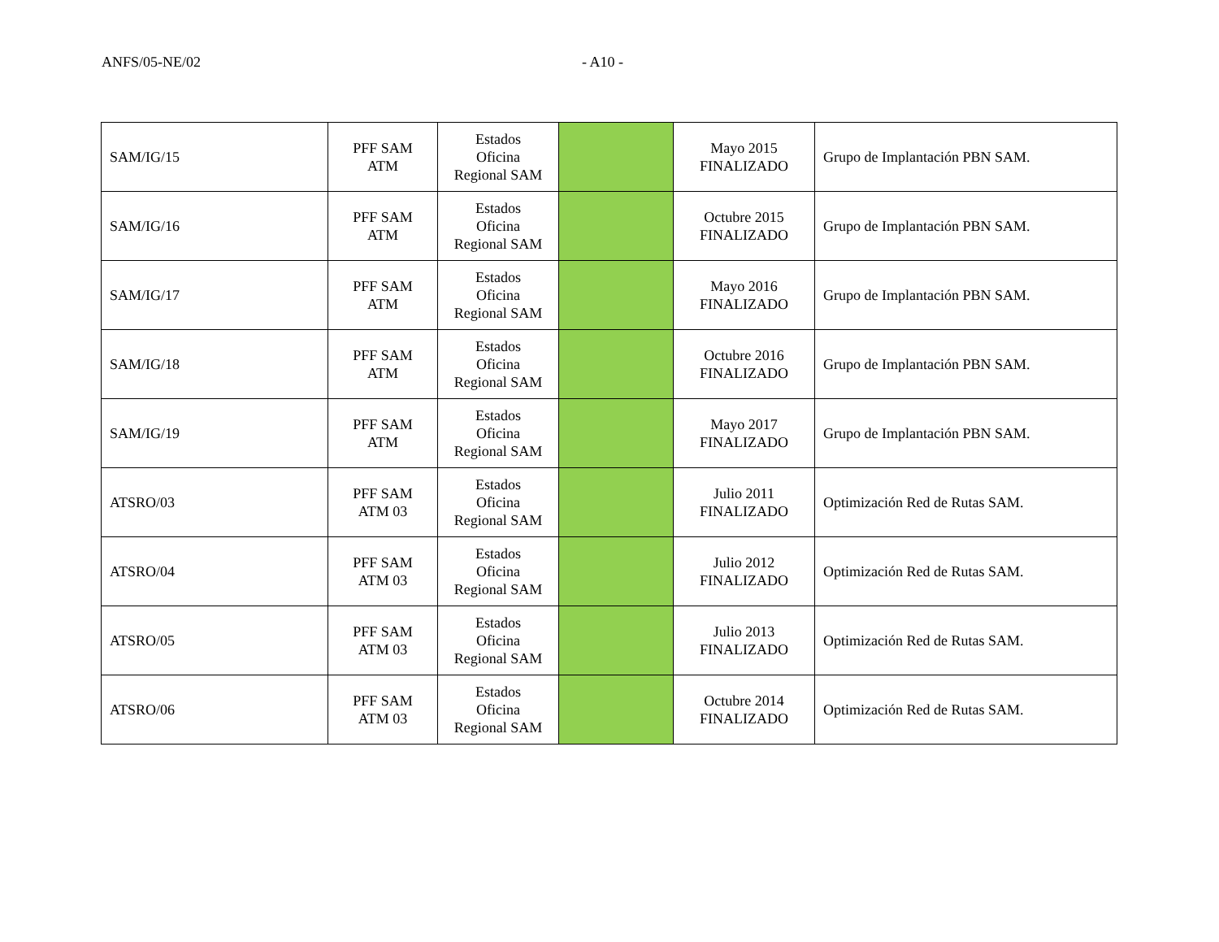ANFS/05-NE/02 - A10 -
| SAM/IG/15 | PFF SAM ATM | Estados Oficina Regional SAM | | Mayo 2015 FINALIZADO | Grupo de Implantación PBN SAM. |
| SAM/IG/16 | PFF SAM ATM | Estados Oficina Regional SAM | | Octubre 2015 FINALIZADO | Grupo de Implantación PBN SAM. |
| SAM/IG/17 | PFF SAM ATM | Estados Oficina Regional SAM | | Mayo 2016 FINALIZADO | Grupo de Implantación PBN SAM. |
| SAM/IG/18 | PFF SAM ATM | Estados Oficina Regional SAM | | Octubre 2016 FINALIZADO | Grupo de Implantación PBN SAM. |
| SAM/IG/19 | PFF SAM ATM | Estados Oficina Regional SAM | | Mayo 2017 FINALIZADO | Grupo de Implantación PBN SAM. |
| ATSRO/03 | PFF SAM ATM 03 | Estados Oficina Regional SAM | | Julio 2011 FINALIZADO | Optimización Red de Rutas SAM. |
| ATSRO/04 | PFF SAM ATM 03 | Estados Oficina Regional SAM | | Julio 2012 FINALIZADO | Optimización Red de Rutas SAM. |
| ATSRO/05 | PFF SAM ATM 03 | Estados Oficina Regional SAM | | Julio 2013 FINALIZADO | Optimización Red de Rutas SAM. |
| ATSRO/06 | PFF SAM ATM 03 | Estados Oficina Regional SAM | | Octubre 2014 FINALIZADO | Optimización Red de Rutas SAM. |